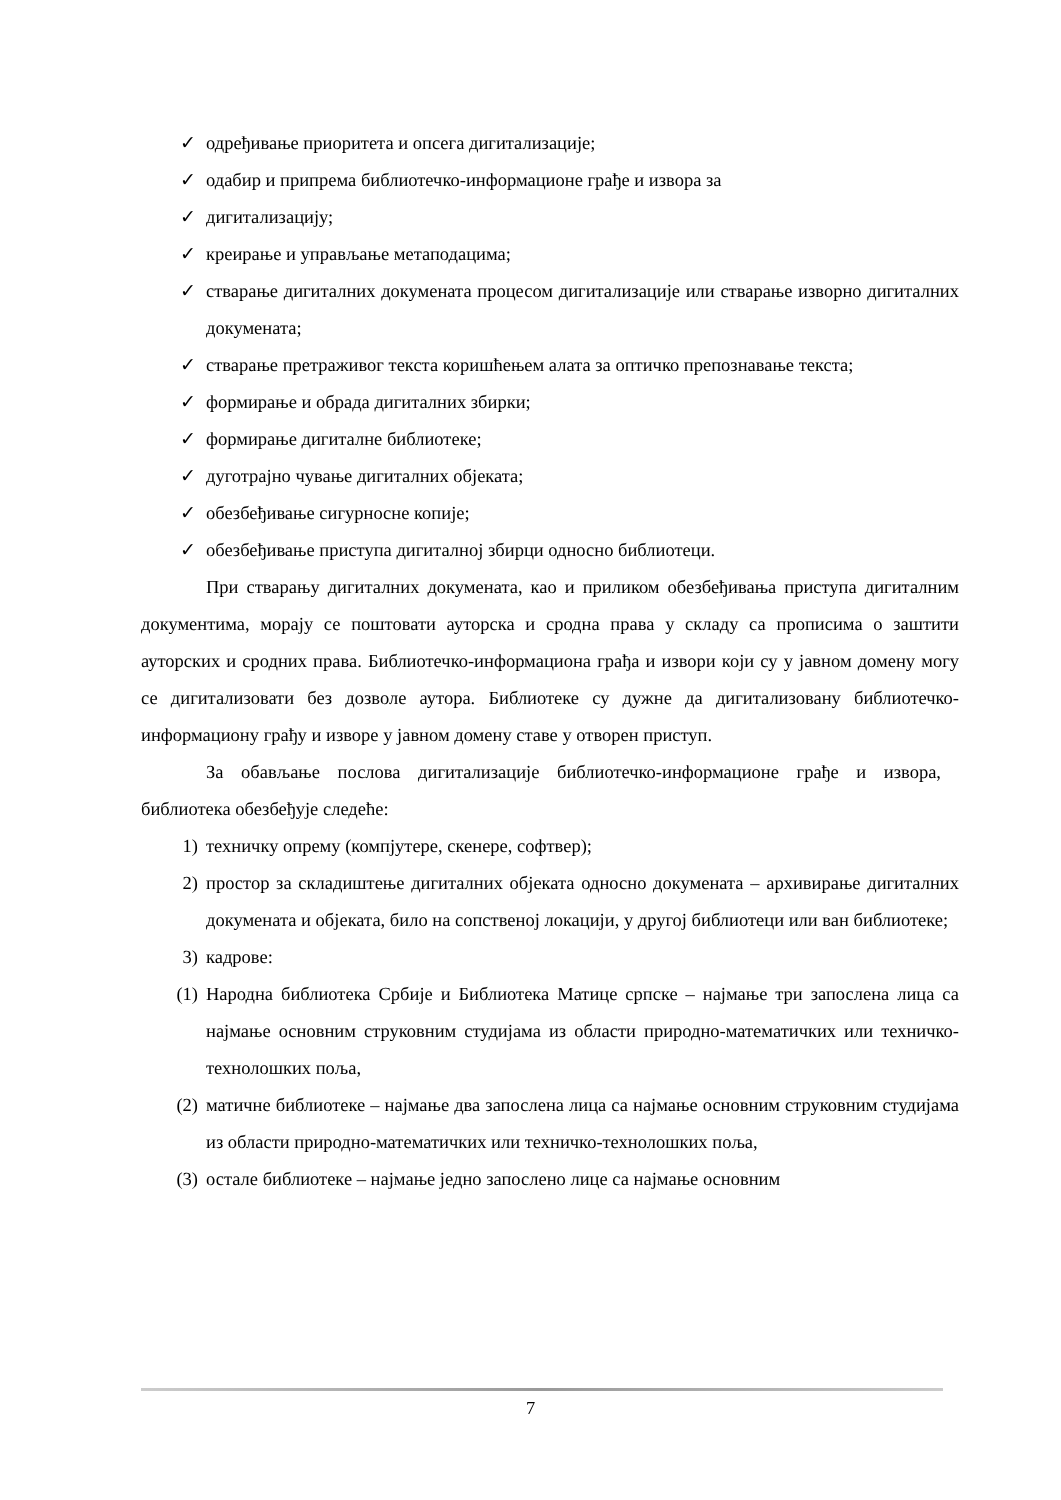✓ одређивање приоритета и опсега дигитализације;
✓ одабир и припрема библиотечко-информационе грађе и извора за
✓ дигитализацију;
✓ креирање и управљање метаподацима;
✓ стварање дигиталних докумената процесом дигитализације или стварање изворно дигиталних докумената;
✓ стварање претраживог текста коришћењем алата за оптичко препознавање текста;
✓ формирање и обрада дигиталних збирки;
✓ формирање дигиталне библиотеке;
✓ дуготрајно чување дигиталних објеката;
✓ обезбеђивање сигурносне копије;
✓ обезбеђивање приступа дигиталној збирци односно библиотеци.
При стварању дигиталних докумената, као и приликом обезбеђивања приступа дигиталним документима, морају се поштовати ауторска и сродна права у складу са прописима о заштити ауторских и сродних права. Библиотечко-информациона грађа и извори који су у јавном домену могу се дигитализовати без дозволе аутора. Библиотеке су дужне да дигитализовану библиотечко-информациону грађу и изворе у јавном домену ставе у отворен приступ.
За обављање послова дигитализације библиотечко-информационе грађе и извора, библиотека обезбеђује следеће:
1) техничку опрему (компјутере, скенере, софтвер);
2) простор за складиштење дигиталних објеката односно докумената – архивирање дигиталних докумената и објеката, било на сопственој локацији, у другој библиотеци или ван библиотеке;
3) кадрове:
(1) Народна библиотека Србије и Библиотека Матице српске – најмање три запослена лица са најмање основним струковним студијама из области природно-математичких или техничко-технолошких поља,
(2) матичне библиотеке – најмање два запослена лица са најмање основним струковним студијама из области природно-математичких или техничко-технолошких поља,
(3) остале библиотеке – најмање једно запослено лице са најмање основним
7